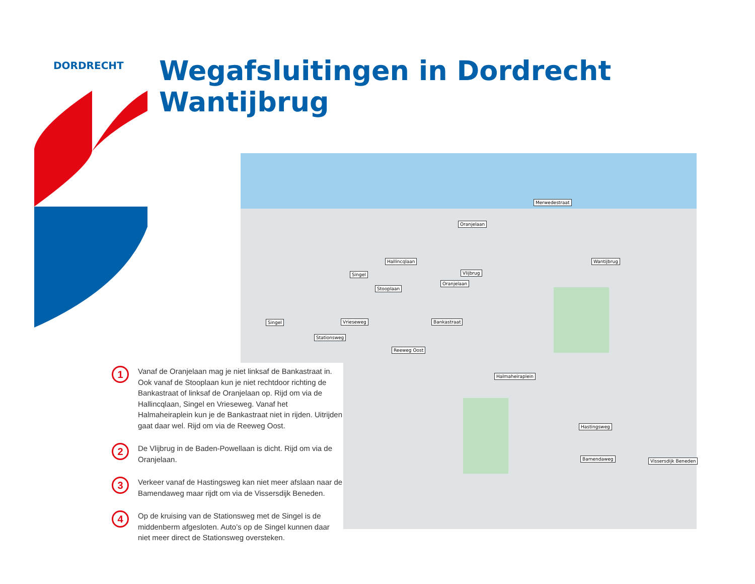DORDRECHT
Wegafsluitingen in Dordrecht
Wantijbrug
Oranjelaan
Merwedestraat
Wantijbrug
Hallincqlaan
Singel
Stooplaan
Oranjelaan
Vlijbrug
Vrieseweg Bankastraat
Singel
Stationsweg
Reeweg Oost
Halmaheiraplein
Hastingsweg
Bamendaweg Vissersdijk Beneden
1
Vanaf de Oranjelaan mag je niet linksaf de Bankastraat in. Ook vanaf de Stooplaan kun je niet rechtdoor richting de Bankastraat of linksaf de Oranjelaan op. Rijd om via de Hallincqlaan, Singel en Vrieseweg. Vanaf het Halmaheiraplein kun je de Bankastraat niet in rijden. Uitrijden gaat daar wel. Rijd om via de Reeweg Oost.
2
De Vlijbrug in de Baden-Powellaan is dicht. Rijd om via de Oranjelaan.
3
Verkeer vanaf de Hastingsweg kan niet meer afslaan naar de Bamendaweg maar rijdt om via de Vissersdijk Beneden.
4
Op de kruising van de Stationsweg met de Singel is de middenberm afgesloten. Auto’s op de Singel kunnen daar niet meer direct de Stationsweg oversteken.